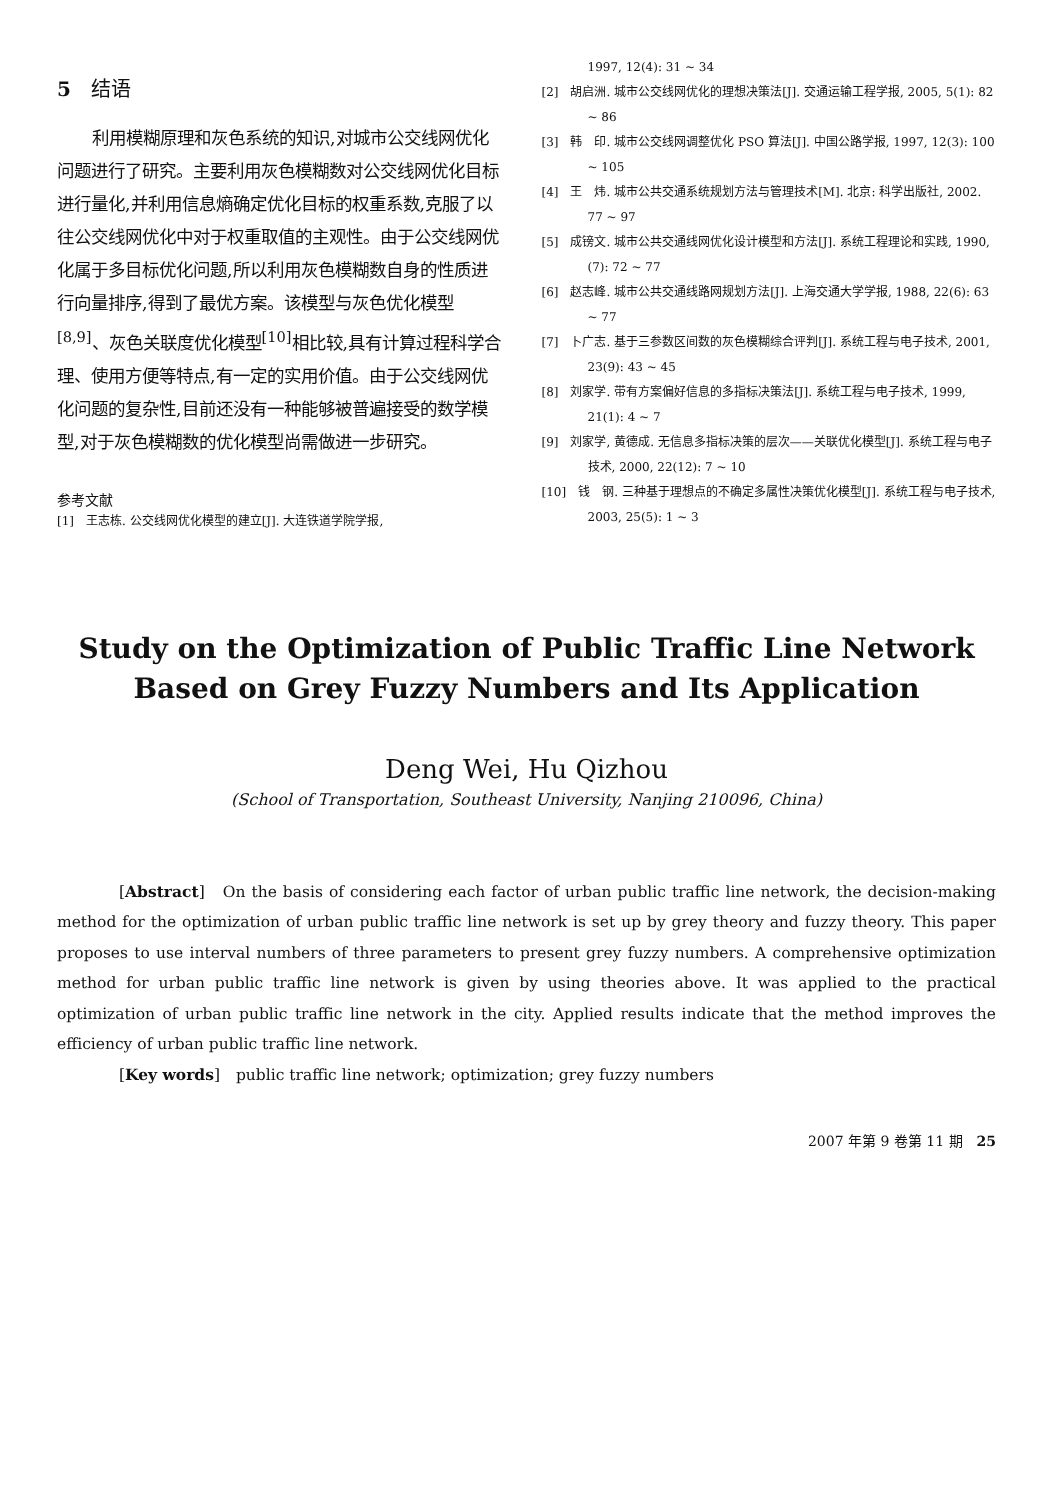5　结语
利用模糊原理和灰色系统的知识,对城市公交线网优化问题进行了研究。主要利用灰色模糊数对公交线网优化目标进行量化,并利用信息熵确定优化目标的权重系数,克服了以往公交线网优化中对于权重取值的主观性。由于公交线网优化属于多目标优化问题,所以利用灰色模糊数自身的性质进行向量排序,得到了最优方案。该模型与灰色优化模型<sup>[8,9]</sup>、灰色关联度优化模型<sup>[10]</sup>相比较,具有计算过程科学合理、使用方便等特点,有一定的实用价值。由于公交线网优化问题的复杂性,目前还没有一种能够被普遍接受的数学模型,对于灰色模糊数的优化模型尚需做进一步研究。
参考文献
[1]　王志栋. 公交线网优化模型的建立[J]. 大连铁道学院学报,
1997, 12(4): 31 ~ 34
[2]　胡启洲. 城市公交线网优化的理想决策法[J]. 交通运输工程学报, 2005, 5(1): 82 ~ 86
[3]　韩　印. 城市公交线网调整优化 PSO 算法[J]. 中国公路学报, 1997, 12(3): 100 ~ 105
[4]　王　炜. 城市公共交通系统规划方法与管理技术[M]. 北京: 科学出版社, 2002. 77 ~ 97
[5]　成镑文. 城市公共交通线网优化设计模型和方法[J]. 系统工程理论和实践, 1990, (7): 72 ~ 77
[6]　赵志峰. 城市公共交通线路网规划方法[J]. 上海交通大学学报, 1988, 22(6): 63 ~ 77
[7]　卜广志. 基于三参数区间数的灰色模糊综合评判[J]. 系统工程与电子技术, 2001, 23(9): 43 ~ 45
[8]　刘家学. 带有方案偏好信息的多指标决策法[J]. 系统工程与电子技术, 1999, 21(1): 4 ~ 7
[9]　刘家学, 黄德成. 无信息多指标决策的层次——关联优化模型[J]. 系统工程与电子技术, 2000, 22(12): 7 ~ 10
[10]　钱　钢. 三种基于理想点的不确定多属性决策优化模型[J]. 系统工程与电子技术, 2003, 25(5): 1 ~ 3
Study on the Optimization of Public Traffic Line Network
Based on Grey Fuzzy Numbers and Its Application
Deng Wei, Hu Qizhou
(School of Transportation, Southeast University, Nanjing 210096, China)
[Abstract]　On the basis of considering each factor of urban public traffic line network, the decision-making method for the optimization of urban public traffic line network is set up by grey theory and fuzzy theory. This paper proposes to use interval numbers of three parameters to present grey fuzzy numbers. A comprehensive optimization method for urban public traffic line network is given by using theories above. It was applied to the practical optimization of urban public traffic line network in the city. Applied results indicate that the method improves the efficiency of urban public traffic line network.
[Key words]　public traffic line network; optimization; grey fuzzy numbers
2007 年第 9 卷第 11 期　25